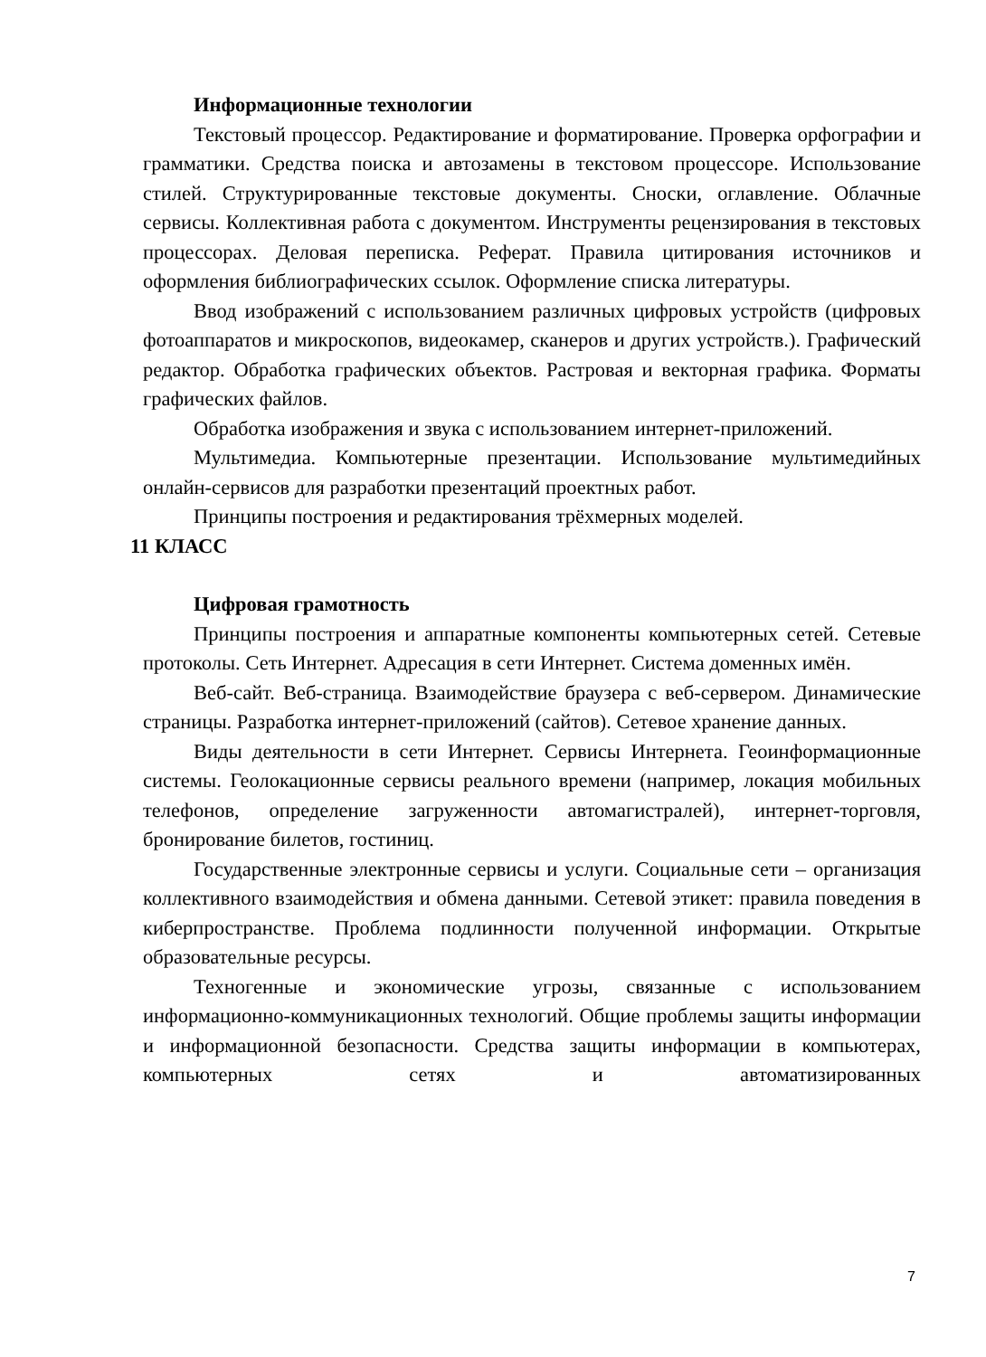Информационные технологии
Текстовый процессор. Редактирование и форматирование. Проверка орфографии и грамматики. Средства поиска и автозамены в текстовом процессоре. Использование стилей. Структурированные текстовые документы. Сноски, оглавление. Облачные сервисы. Коллективная работа с документом. Инструменты рецензирования в текстовых процессорах. Деловая переписка. Реферат. Правила цитирования источников и оформления библиографических ссылок. Оформление списка литературы.
Ввод изображений с использованием различных цифровых устройств (цифровых фотоаппаратов и микроскопов, видеокамер, сканеров и других устройств.). Графический редактор. Обработка графических объектов. Растровая и векторная графика. Форматы графических файлов.
Обработка изображения и звука с использованием интернет-приложений.
Мультимедиа. Компьютерные презентации. Использование мультимедийных онлайн-сервисов для разработки презентаций проектных работ.
Принципы построения и редактирования трёхмерных моделей.
11 КЛАСС
Цифровая грамотность
Принципы построения и аппаратные компоненты компьютерных сетей. Сетевые протоколы. Сеть Интернет. Адресация в сети Интернет. Система доменных имён.
Веб-сайт. Веб-страница. Взаимодействие браузера с веб-сервером. Динамические страницы. Разработка интернет-приложений (сайтов). Сетевое хранение данных.
Виды деятельности в сети Интернет. Сервисы Интернета. Геоинформационные системы. Геолокационные сервисы реального времени (например, локация мобильных телефонов, определение загруженности автомагистралей), интернет-торговля, бронирование билетов, гостиниц.
Государственные электронные сервисы и услуги. Социальные сети – организация коллективного взаимодействия и обмена данными. Сетевой этикет: правила поведения в киберпространстве. Проблема подлинности полученной информации. Открытые образовательные ресурсы.
Техногенные и экономические угрозы, связанные с использованием информационно-коммуникационных технологий. Общие проблемы защиты информации и информационной безопасности. Средства защиты информации в компьютерах, компьютерных сетях и автоматизированных
7